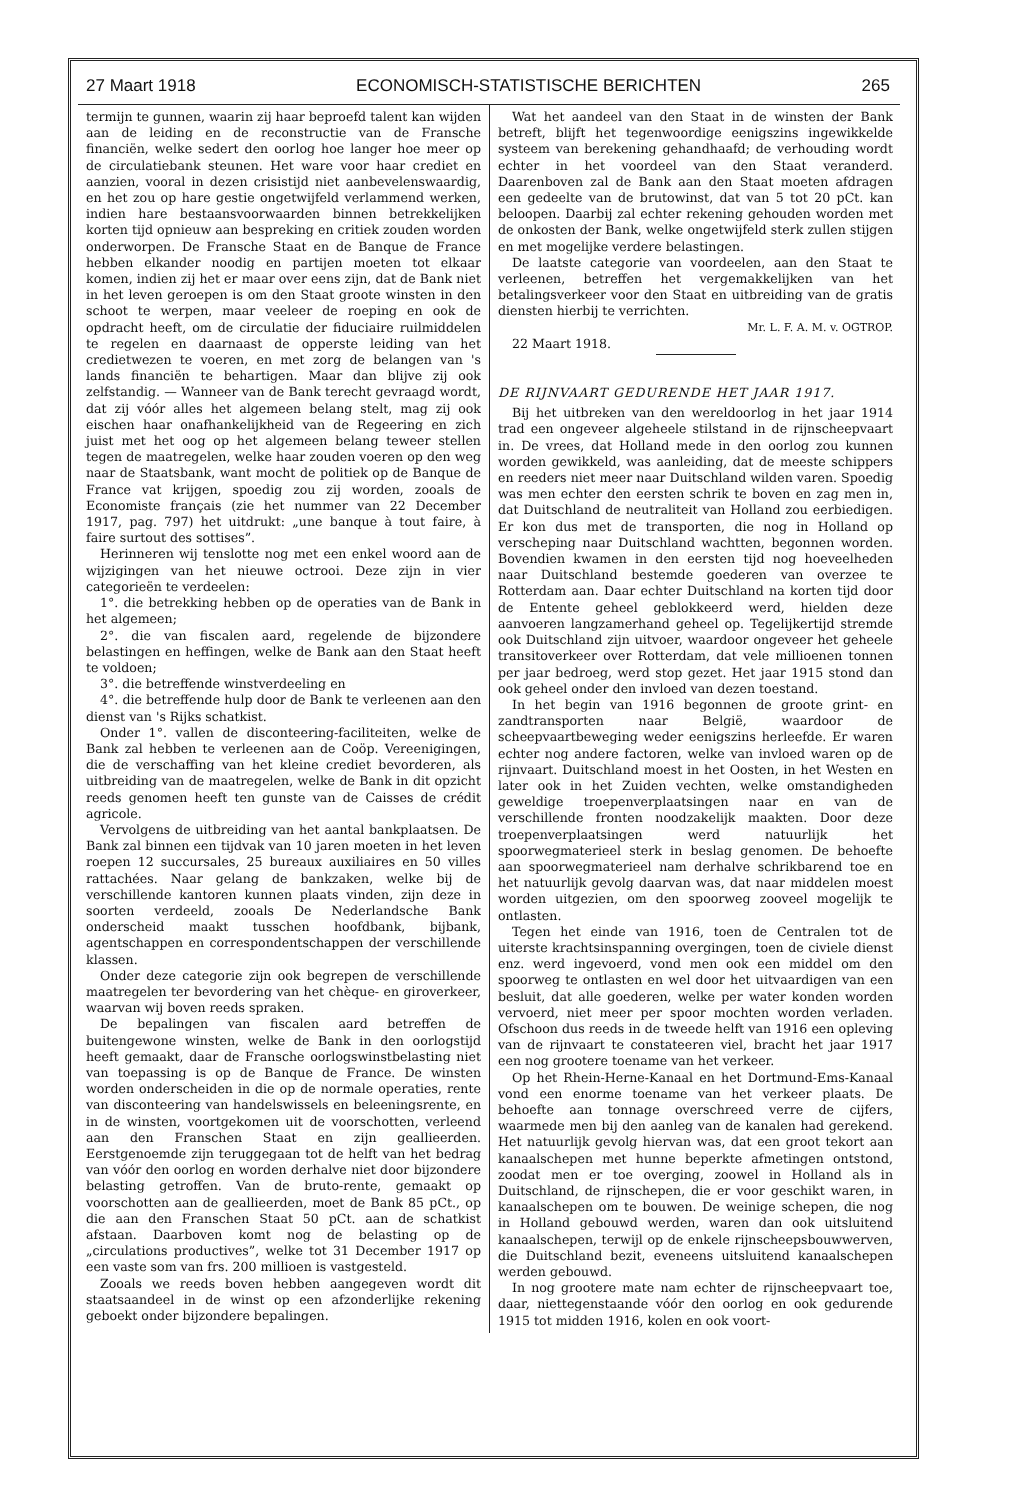27 Maart 1918 ECONOMISCH-STATISTISCHE BERICHTEN 265
termijn te gunnen, waarin zij haar beproefd talent kan wijden aan de leiding en de reconstructie van de Fransche financiën, welke sedert den oorlog hoe langer hoe meer op de circulatiebank steunen. Het ware voor haar crediet en aanzien, vooral in dezen crisistijd niet aanbevelenswaardig, en het zou op hare gestie ongetwijfeld verlammend werken, indien hare bestaansvoorwaarden binnen betrekkelijken korten tijd opnieuw aan bespreking en critiek zouden worden onderworpen. De Fransche Staat en de Banque de France hebben elkander noodig en partijen moeten tot elkaar komen, indien zij het er maar over eens zijn, dat de Bank niet in het leven geroepen is om den Staat groote winsten in den schoot te werpen, maar veeleer de roeping en ook de opdracht heeft, om de circulatie der fiduciaire ruilmiddelen te regelen en daarnaast de opperste leiding van het credietwezen te voeren, en met zorg de belangen van 's lands financiën te behartigen. Maar dan blijve zij ook zelfstandig. — Wanneer van de Bank terecht gevraagd wordt, dat zij vóór alles het algemeen belang stelt, mag zij ook eischen haar onafhankelijkheid van de Regeering en zich juist met het oog op het algemeen belang teweer stellen tegen de maatregelen, welke haar zouden voeren op den weg naar de Staatsbank, want mocht de politiek op de Banque de France vat krijgen, spoedig zou zij worden, zooals de Economiste français (zie het nummer van 22 December 1917, pag. 797) het uitdrukt: „une banque à tout faire, à faire surtout des sottises”.
Herinneren wij tenslotte nog met een enkel woord aan de wijzigingen van het nieuwe octrooi. Deze zijn in vier categorieën te verdeelen:
1°. die betrekking hebben op de operaties van de Bank in het algemeen;
2°. die van fiscalen aard, regelende de bijzondere belastingen en heffingen, welke de Bank aan den Staat heeft te voldoen;
3°. die betreffende winstverdeeling en
4°. die betreffende hulp door de Bank te verleenen aan den dienst van 's Rijks schatkist.
Onder 1°. vallen de disconteering-faciliteiten, welke de Bank zal hebben te verleenen aan de Coöp. Vereenigingen, die de verschaffing van het kleine crediet bevorderen, als uitbreiding van de maatregelen, welke de Bank in dit opzicht reeds genomen heeft ten gunste van de Caisses de crédit agricole.
Vervolgens de uitbreiding van het aantal bankplaatsen. De Bank zal binnen een tijdvak van 10 jaren moeten in het leven roepen 12 succursales, 25 bureaux auxiliaires en 50 villes rattachées. Naar gelang de bankzaken, welke bij de verschillende kantoren kunnen plaats vinden, zijn deze in soorten verdeeld, zooals De Nederlandsche Bank onderscheid maakt tusschen hoofdbank, bijbank, agentschappen en correspondentschappen der verschillende klassen.
Onder deze categorie zijn ook begrepen de verschillende maatregelen ter bevordering van het chèque- en giroverkeer, waarvan wij boven reeds spraken.
De bepalingen van fiscalen aard betreffen de buitengewone winsten, welke de Bank in den oorlogstijd heeft gemaakt, daar de Fransche oorlogswinstbelasting niet van toepassing is op de Banque de France. De winsten worden onderscheiden in die op de normale operaties, rente van disconteering van handelswissels en beleeningsrente, en in de winsten, voortgekomen uit de voorschotten, verleend aan den Franschen Staat en zijn geallieerden. Eerstgenoemde zijn teruggegaan tot de helft van het bedrag van vóór den oorlog en worden derhalve niet door bijzondere belasting getroffen. Van de bruto-rente, gemaakt op voorschotten aan de geallieerden, moet de Bank 85 pCt., op die aan den Franschen Staat 50 pCt. aan de schatkist afstaan. Daarboven komt nog de belasting op de „circulations productives”, welke tot 31 December 1917 op een vaste som van frs. 200 millioen is vastgesteld.
Zooals we reeds boven hebben aangegeven wordt dit staatsaandeel in de winst op een afzonderlijke rekening geboekt onder bijzondere bepalingen.
Wat het aandeel van den Staat in de winsten der Bank betreft, blijft het tegenwoordige eenigszins ingewikkelde systeem van berekening gehandhaafd; de verhouding wordt echter in het voordeel van den Staat veranderd. Daarenboven zal de Bank aan den Staat moeten afdragen een gedeelte van de brutowinst, dat van 5 tot 20 pCt. kan beloopen. Daarbij zal echter rekening gehouden worden met de onkosten der Bank, welke ongetwijfeld sterk zullen stijgen en met mogelijke verdere belastingen.
De laatste categorie van voordeelen, aan den Staat te verleenen, betreffen het vergemakkelijken van het betalingsverkeer voor den Staat en uitbreiding van de gratis diensten hierbij te verrichten.
Mr. L. F. A. M. v. OGTROP.
22 Maart 1918.
DE RIJNVAART GEDURENDE HET JAAR 1917.
Bij het uitbreken van den wereldoorlog in het jaar 1914 trad een ongeveer algeheele stilstand in de rijnscheepvaart in. De vrees, dat Holland mede in den oorlog zou kunnen worden gewikkeld, was aanleiding, dat de meeste schippers en reeders niet meer naar Duitschland wilden varen. Spoedig was men echter den eersten schrik te boven en zag men in, dat Duitschland de neutraliteit van Holland zou eerbiedigen. Er kon dus met de transporten, die nog in Holland op verscheping naar Duitschland wachtten, begonnen worden. Bovendien kwamen in den eersten tijd nog hoeveelheden naar Duitschland bestemde goederen van overzee te Rotterdam aan. Daar echter Duitschland na korten tijd door de Entente geheel geblokkeerd werd, hielden deze aanvoeren langzamerhand geheel op. Tegelijkertijd stremde ook Duitschland zijn uitvoer, waardoor ongeveer het geheele transitoverkeer over Rotterdam, dat vele millioenen tonnen per jaar bedroeg, werd stop gezet. Het jaar 1915 stond dan ook geheel onder den invloed van dezen toestand.
In het begin van 1916 begonnen de groote grint- en zandtransporten naar België, waardoor de scheepvaartbeweging weder eenigszins herleefde. Er waren echter nog andere factoren, welke van invloed waren op de rijnvaart. Duitschland moest in het Oosten, in het Westen en later ook in het Zuiden vechten, welke omstandigheden geweldige troepenverplaatsingen naar en van de verschillende fronten noodzakelijk maakten. Door deze troepenverplaatsingen werd natuurlijk het spoorwegmaterieel sterk in beslag genomen. De behoefte aan spoorwegmaterieel nam derhalve schrikbarend toe en het natuurlijk gevolg daarvan was, dat naar middelen moest worden uitgezien, om den spoorweg zooveel mogelijk te ontlasten.
Tegen het einde van 1916, toen de Centralen tot de uiterste krachtsinspanning overgingen, toen de civiele dienst enz. werd ingevoerd, vond men ook een middel om den spoorweg te ontlasten en wel door het uitvaardigen van een besluit, dat alle goederen, welke per water konden worden vervoerd, niet meer per spoor mochten worden verladen. Ofschoon dus reeds in de tweede helft van 1916 een opleving van de rijnvaart te constateeren viel, bracht het jaar 1917 een nog grootere toename van het verkeer.
Op het Rhein-Herne-Kanaal en het Dortmund-Ems-Kanaal vond een enorme toename van het verkeer plaats. De behoefte aan tonnage overschreed verre de cijfers, waarmede men bij den aanleg van de kanalen had gerekend. Het natuurlijk gevolg hiervan was, dat een groot tekort aan kanaalschepen met hunne beperkte afmetingen ontstond, zoodat men er toe overging, zoowel in Holland als in Duitschland, de rijnschepen, die er voor geschikt waren, in kanaalschepen om te bouwen. De weinige schepen, die nog in Holland gebouwd werden, waren dan ook uitsluitend kanaalschepen, terwijl op de enkele rijnscheepsbouwwerven, die Duitschland bezit, eveneens uitsluitend kanaalschepen werden gebouwd.
In nog grootere mate nam echter de rijnscheepvaart toe, daar, niettegenstaande vóór den oorlog en ook gedurende 1915 tot midden 1916, kolen en ook voort-